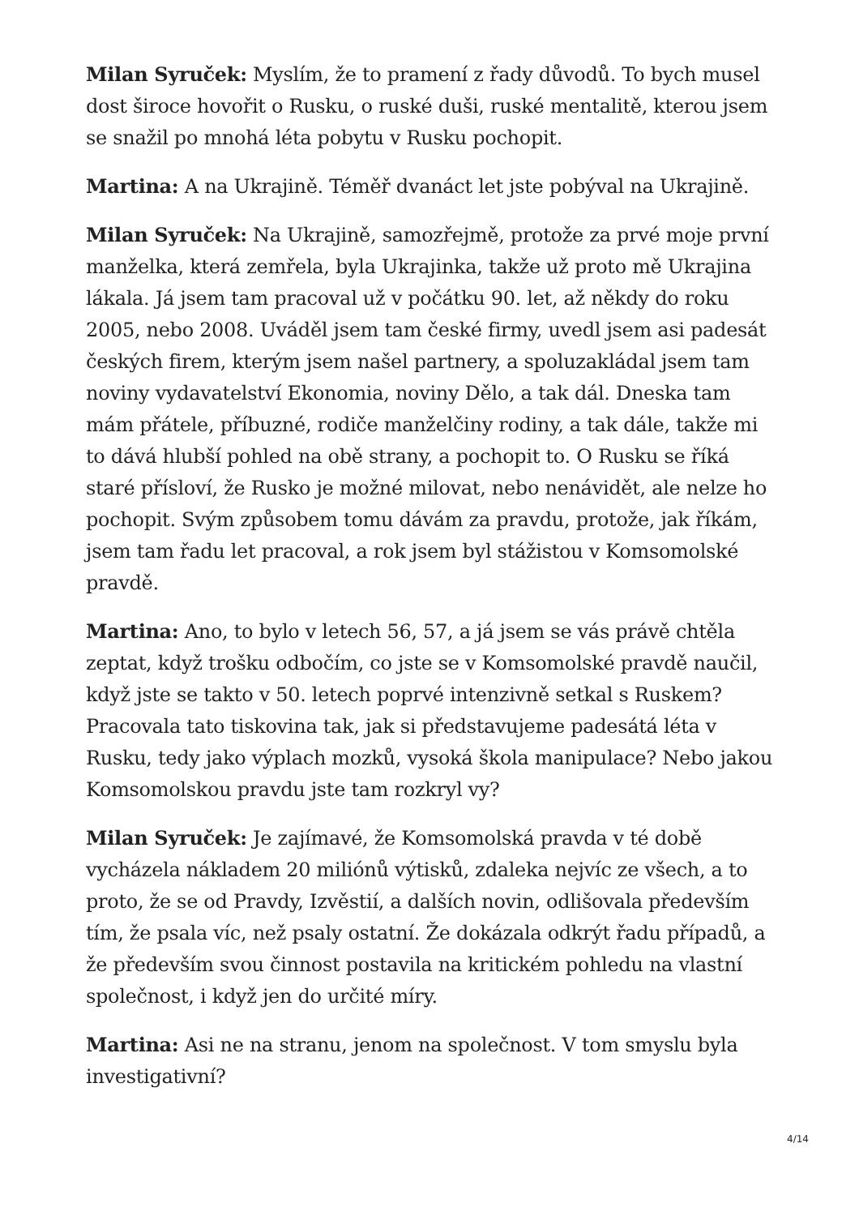Milan Syruček: Myslím, že to pramení z řady důvodů. To bych musel dost široce hovořit o Rusku, o ruské duši, ruské mentalitě, kterou jsem se snažil po mnohá léta pobytu v Rusku pochopit.
Martina: A na Ukrajině. Téměř dvanáct let jste pobýval na Ukrajině.
Milan Syruček: Na Ukrajině, samozřejmě, protože za prvé moje první manželka, která zemřela, byla Ukrajinka, takže už proto mě Ukrajina lákala. Já jsem tam pracoval už v počátku 90. let, až někdy do roku 2005, nebo 2008. Uváděl jsem tam české firmy, uvedl jsem asi padesát českých firem, kterým jsem našel partnery, a spoluzakládal jsem tam noviny vydavatelství Ekonomia, noviny Dělo, a tak dál. Dneska tam mám přátele, příbuzné, rodiče manželčiny rodiny, a tak dále, takže mi to dává hlubší pohled na obě strany, a pochopit to. O Rusku se říká staré přísloví, že Rusko je možné milovat, nebo nenávidět, ale nelze ho pochopit. Svým způsobem tomu dávám za pravdu, protože, jak říkám, jsem tam řadu let pracoval, a rok jsem byl stážistou v Komsomolské pravdě.
Martina: Ano, to bylo v letech 56, 57, a já jsem se vás právě chtěla zeptat, když trošku odbočím, co jste se v Komsomolské pravdě naučil, když jste se takto v 50. letech poprvé intenzivně setkal s Ruskem? Pracovala tato tiskovina tak, jak si představujeme padesátá léta v Rusku, tedy jako výplach mozků, vysoká škola manipulace? Nebo jakou Komsomolskou pravdu jste tam rozkryl vy?
Milan Syruček: Je zajímavé, že Komsomolská pravda v té době vycházela nákladem 20 miliónů výtisků, zdaleka nejvíc ze všech, a to proto, že se od Pravdy, Izvěstií, a dalších novin, odlišovala především tím, že psala víc, než psaly ostatní. Že dokázala odkrýt řadu případů, a že především svou činnost postavila na kritickém pohledu na vlastní společnost, i když jen do určité míry.
Martina: Asi ne na stranu, jenom na společnost. V tom smyslu byla investigativní?
4/14